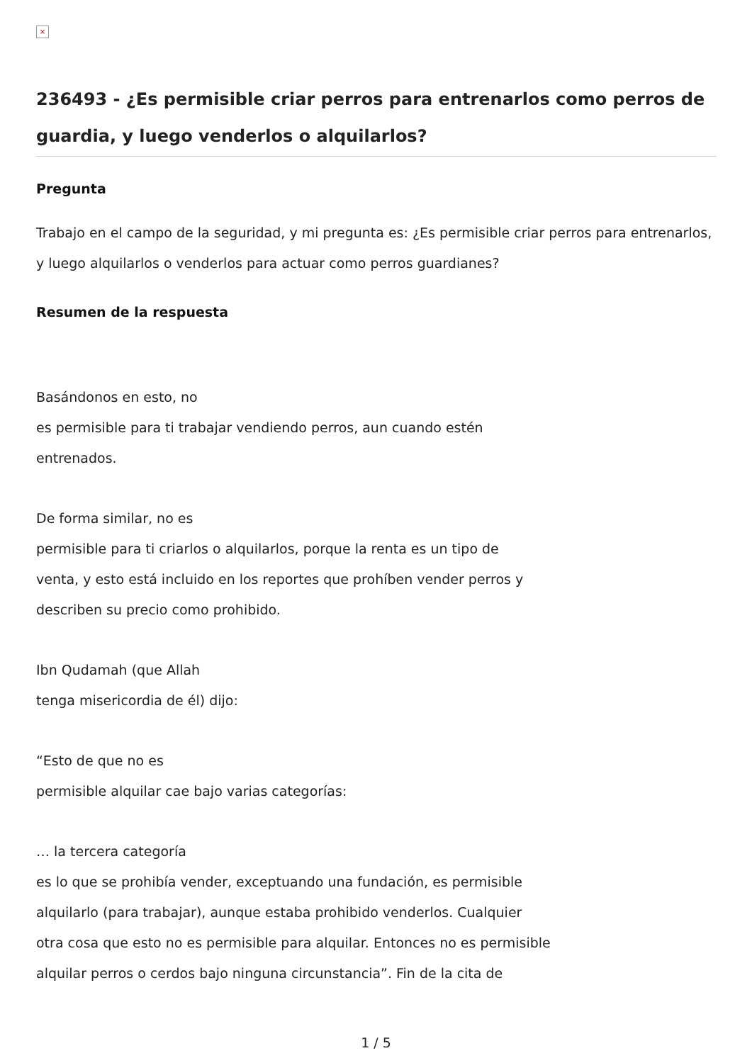×
236493 - ¿Es permisible criar perros para entrenarlos como perros de guardia, y luego venderlos o alquilarlos?
Pregunta
Trabajo en el campo de la seguridad, y mi pregunta es: ¿Es permisible criar perros para entrenarlos, y luego alquilarlos o venderlos para actuar como perros guardianes?
Resumen de la respuesta
Basándonos en esto, no
es permisible para ti trabajar vendiendo perros, aun cuando estén
entrenados.
De forma similar, no es
permisible para ti criarlos o alquilarlos, porque la renta es un tipo de
venta, y esto está incluido en los reportes que prohíben vender perros y
describen su precio como prohibido.
Ibn Qudamah (que Allah
tenga misericordia de él) dijo:
“Esto de que no es
permisible alquilar cae bajo varias categorías:
… la tercera categoría
es lo que se prohibía vender, exceptuando una fundación, es permisible
alquilarlo (para trabajar), aunque estaba prohibido venderlos. Cualquier
otra cosa que esto no es permisible para alquilar. Entonces no es permisible
alquilar perros o cerdos bajo ninguna circunstancia”. Fin de la cita de
1 / 5